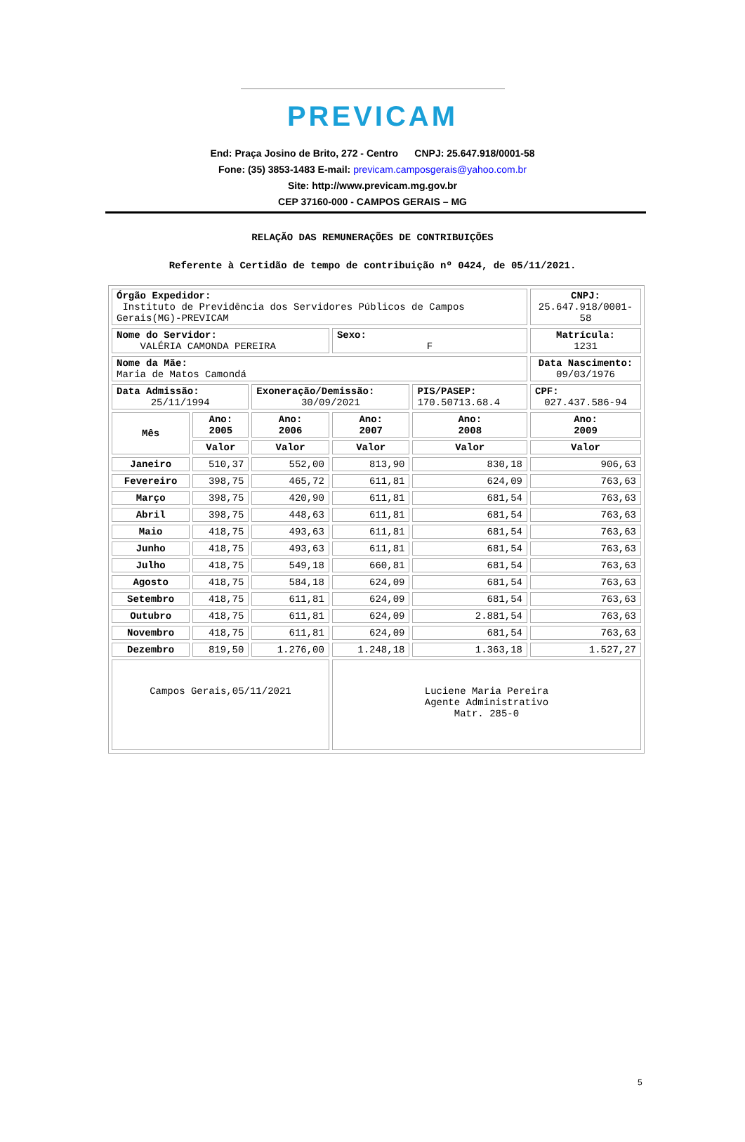PREVICAM
End: Praça Josino de Brito, 272 - Centro CNPJ: 25.647.918/0001-58
Fone: (35) 3853-1483 E-mail: previcam.camposgerais@yahoo.com.br
Site: http://www.previcam.mg.gov.br
CEP 37160-000 - CAMPOS GERAIS – MG
RELAÇÃO DAS REMUNERAÇÕES DE CONTRIBUIÇÕES
Referente à Certidão de tempo de contribuição nº 0424, de 05/11/2021.
| Órgão Expedidor: Instituto de Previdência dos Servidores Públicos de Campos Gerais(MG)-PREVICAM | | | | | CNPJ: 25.647.918/0001-58 |
| Nome do Servidor: VALÉRIA CAMONDA PEREIRA | | | Sexo: F | | Matrícula: 1231 |
| Nome da Mãe: Maria de Matos Camondá | | | | | Data Nascimento: 09/03/1976 |
| Data Admissão: 25/11/1994 | | Exoneração/Demissão: 30/09/2021 | | PIS/PASEP: 170.50713.68.4 | CPF: 027.437.586-94 |
| Mês | Ano: 2005 | Ano: 2006 | Ano: 2007 | Ano: 2008 | Ano: 2009 |
| | Valor | Valor | Valor | Valor | Valor |
| Janeiro | 510,37 | 552,00 | 813,90 | 830,18 | 906,63 |
| Fevereiro | 398,75 | 465,72 | 611,81 | 624,09 | 763,63 |
| Março | 398,75 | 420,90 | 611,81 | 681,54 | 763,63 |
| Abril | 398,75 | 448,63 | 611,81 | 681,54 | 763,63 |
| Maio | 418,75 | 493,63 | 611,81 | 681,54 | 763,63 |
| Junho | 418,75 | 493,63 | 611,81 | 681,54 | 763,63 |
| Julho | 418,75 | 549,18 | 660,81 | 681,54 | 763,63 |
| Agosto | 418,75 | 584,18 | 624,09 | 681,54 | 763,63 |
| Setembro | 418,75 | 611,81 | 624,09 | 681,54 | 763,63 |
| Outubro | 418,75 | 611,81 | 624,09 | 2.881,54 | 763,63 |
| Novembro | 418,75 | 611,81 | 624,09 | 681,54 | 763,63 |
| Dezembro | 819,50 | 1.276,00 | 1.248,18 | 1.363,18 | 1.527,27 |
| Campos Gerais,05/11/2021 | | | Luciene Maria Pereira Agente Administrativo Matr. 285-0 | | |
5